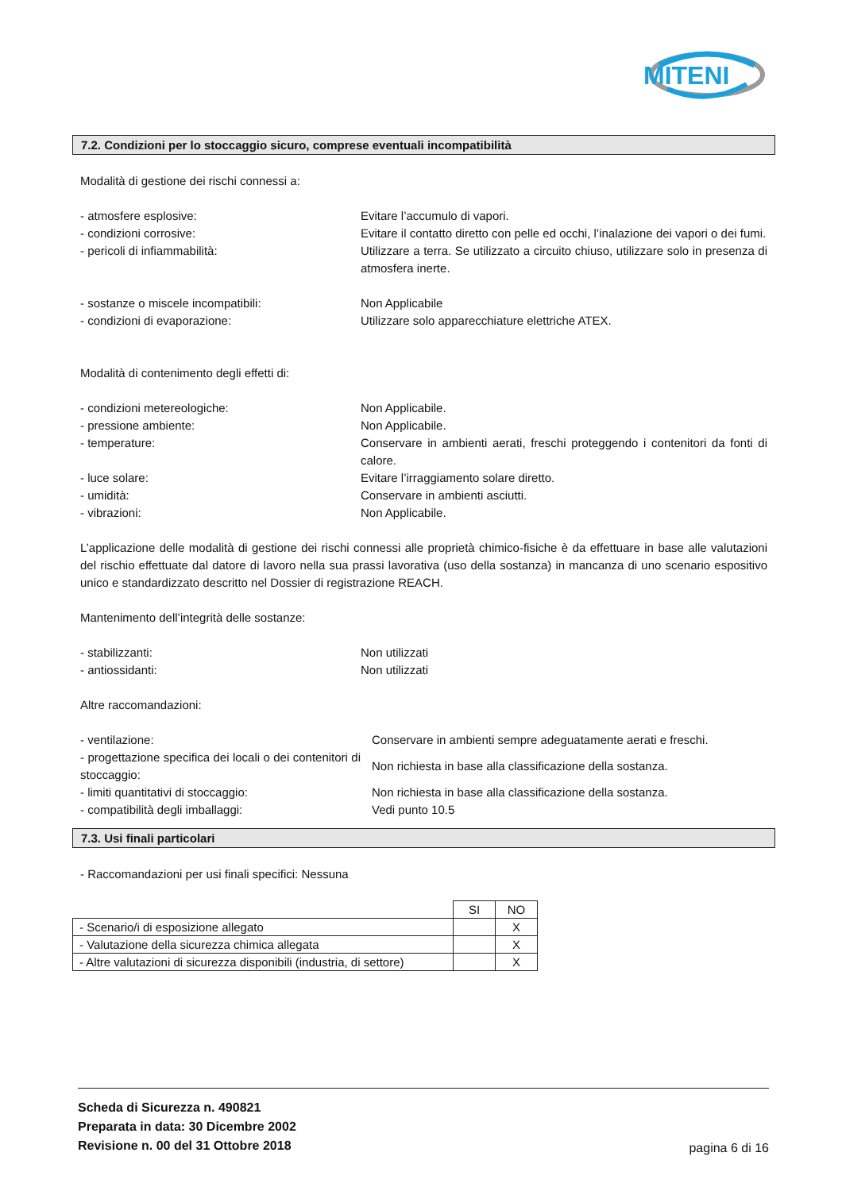MITENI
7.2. Condizioni per lo stoccaggio sicuro, comprese eventuali incompatibilità
Modalità di gestione dei rischi connessi a:
| - atmosfere esplosive: | Evitare l’accumulo di vapori. |
| - condizioni corrosive: | Evitare il contatto diretto con pelle ed occhi, l’inalazione dei vapori o dei fumi. |
| - pericoli di infiammabilità: | Utilizzare a terra. Se utilizzato a circuito chiuso, utilizzare solo in presenza di atmosfera inerte. |
| - sostanze o miscele incompatibili: | Non Applicabile |
| - condizioni di evaporazione: | Utilizzare solo apparecchiature elettriche ATEX. |
Modalità di contenimento degli effetti di:
| - condizioni metereologiche: | Non Applicabile. |
| - pressione ambiente: | Non Applicabile. |
| - temperature: | Conservare in ambienti aerati, freschi proteggendo i contenitori da fonti di calore. |
| - luce solare: | Evitare l’irraggiamento solare diretto. |
| - umidità: | Conservare in ambienti asciutti. |
| - vibrazioni: | Non Applicabile. |
L’applicazione delle modalità di gestione dei rischi connessi alle proprietà chimico-fisiche è da effettuare in base alle valutazioni del rischio effettuate dal datore di lavoro nella sua prassi lavorativa (uso della sostanza) in mancanza di uno scenario espositivo unico e standardizzato descritto nel Dossier di registrazione REACH.
Mantenimento dell’integrità delle sostanze:
| - stabilizzanti: | Non utilizzati |
| - antiossidanti: | Non utilizzati |
Altre raccomandazioni:
| - ventilazione: | Conservare in ambienti sempre adeguatamente aerati e freschi. |
| - progettazione specifica dei locali o dei contenitori di stoccaggio: | Non richiesta in base alla classificazione della sostanza. |
| - limiti quantitativi di stoccaggio: | Non richiesta in base alla classificazione della sostanza. |
| - compatibilità degli imballaggi: | Vedi punto 10.5 |
7.3. Usi finali particolari
- Raccomandazioni per usi finali specifici: Nessuna
| | SI | NO |
| --- | --- | --- |
| - Scenario/i di esposizione allegato | | X |
| - Valutazione della sicurezza chimica allegata | | X |
| - Altre valutazioni di sicurezza disponibili (industria, di settore) | | X |
Scheda di Sicurezza n. 490821
Preparata in data: 30 Dicembre 2002
Revisione n. 00 del 31 Ottobre 2018
pagina 6 di 16